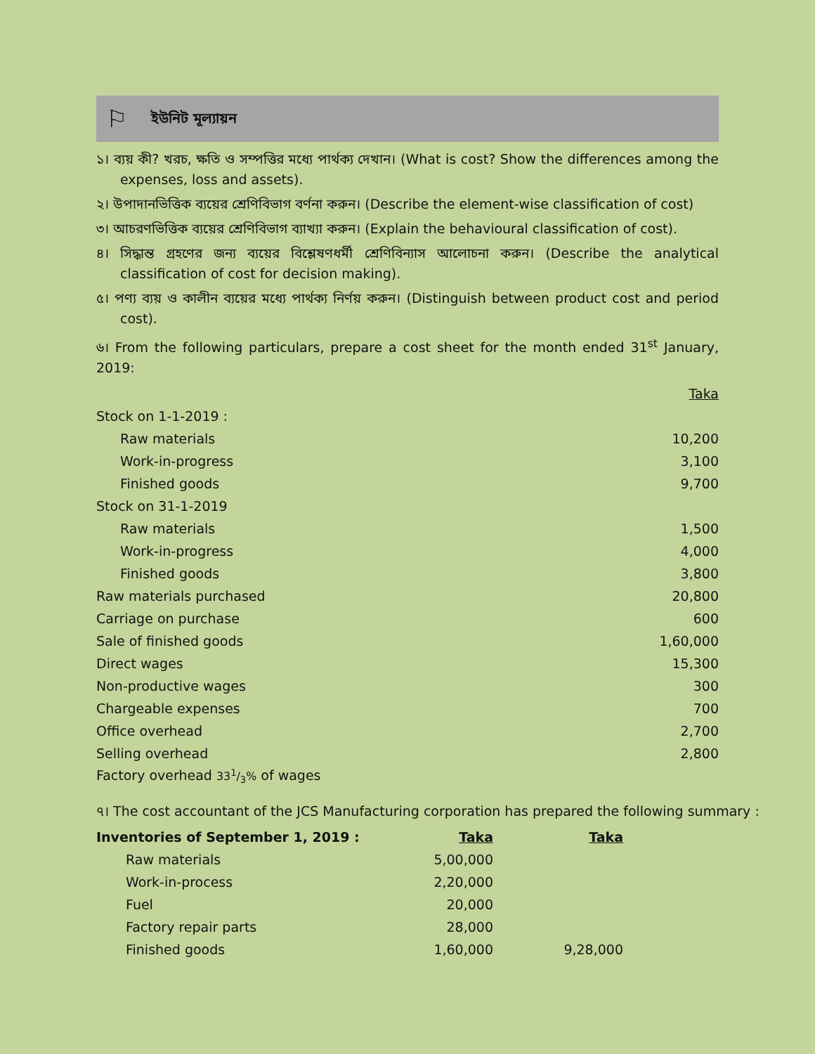⚐ ইউনিট মূল্যায়ন
১। ব্যয় কী? খরচ, ক্ষতি ও সম্পত্তির মধ্যে পার্থক্য দেখান। (What is cost? Show the differences among the expenses, loss and assets).
২। উপাদানভিত্তিক ব্যয়ের শ্রেণিবিভাগ বর্ণনা করুন। (Describe the element-wise classification of cost)
৩। আচরণভিত্তিক ব্যয়ের শ্রেণিবিভাগ ব্যাখ্যা করুন। (Explain the behavioural classification of cost).
৪। সিদ্ধান্ত গ্রহণের জন্য ব্যয়ের বিশ্লেষণধর্মী শ্রেণিবিন্যাস আলোচনা করুন। (Describe the analytical classification of cost for decision making).
৫। পণ্য ব্যয় ও কালীন ব্যয়ের মধ্যে পার্থক্য নির্ণয় করুন। (Distinguish between product cost and period cost).
৬। From the following particulars, prepare a cost sheet for the month ended 31<sup>st</sup> January, 2019:
| | Taka |
| Stock on 1-1-2019 : | |
| Raw materials | 10,200 |
| Work-in-progress | 3,100 |
| Finished goods | 9,700 |
| Stock on 31-1-2019 | |
| Raw materials | 1,500 |
| Work-in-progress | 4,000 |
| Finished goods | 3,800 |
| Raw materials purchased | 20,800 |
| Carriage on purchase | 600 |
| Sale of finished goods | 1,60,000 |
| Direct wages | 15,300 |
| Non-productive wages | 300 |
| Chargeable expenses | 700 |
| Office overhead | 2,700 |
| Selling overhead | 2,800 |
| Factory overhead 331/3% of wages | |
৭। The cost accountant of the JCS Manufacturing corporation has prepared the following summary :
| Inventories of September 1, 2019 : | Taka | Taka |
| Raw materials | 5,00,000 | |
| Work-in-process | 2,20,000 | |
| Fuel | 20,000 | |
| Factory repair parts | 28,000 | |
| Finished goods | 1,60,000 | 9,28,000 |